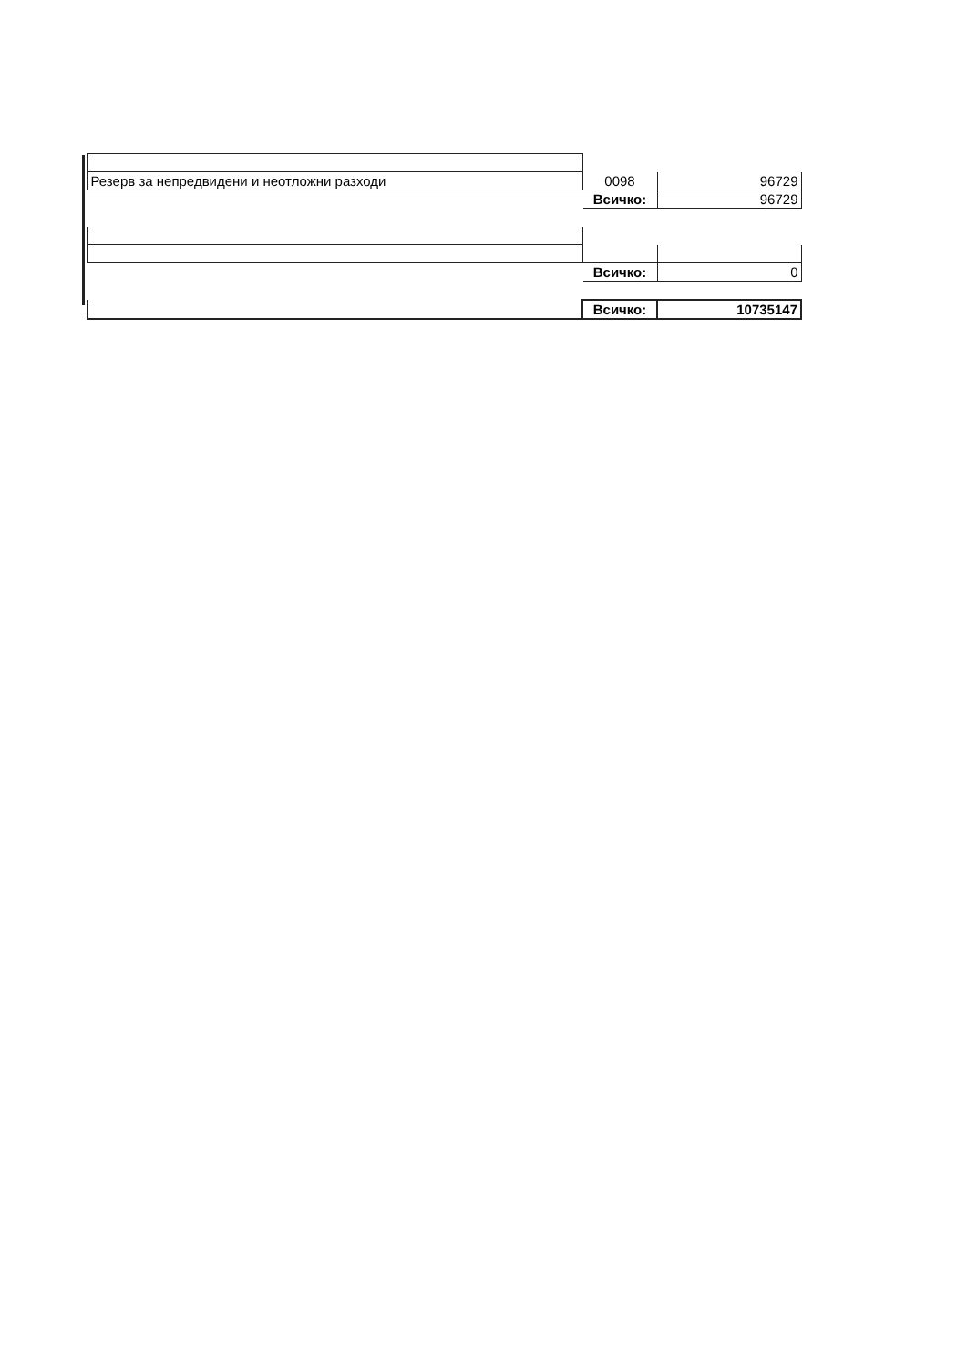| Резерв за непредвидени и неотложни разходи | 0098 | 96729 |
| | Всичко: | 96729 |
| | Всичко: | 0 |
| | Всичко: | 10735147 |